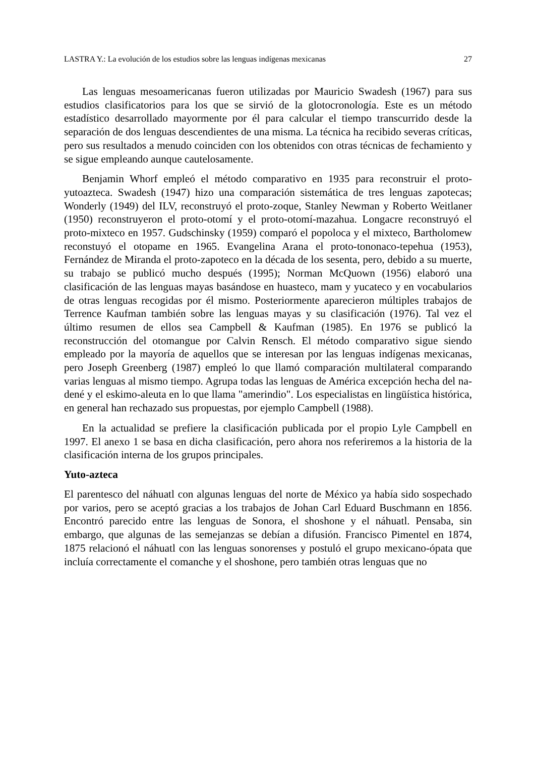LASTRA Y.: La evolución de los estudios sobre las lenguas indígenas mexicanas 27
Las lenguas mesoamericanas fueron utilizadas por Mauricio Swadesh (1967) para sus estudios clasificatorios para los que se sirvió de la glotocronología. Este es un método estadístico desarrollado mayormente por él para calcular el tiempo transcurrido desde la separación de dos lenguas descendientes de una misma. La técnica ha recibido severas críticas, pero sus resultados a menudo coinciden con los obtenidos con otras técnicas de fechamiento y se sigue empleando aunque cautelosamente.
Benjamin Whorf empleó el método comparativo en 1935 para reconstruir el proto-yutoazteca. Swadesh (1947) hizo una comparación sistemática de tres lenguas zapotecas; Wonderly (1949) del ILV, reconstruyó el proto-zoque, Stanley Newman y Roberto Weitlaner (1950) reconstruyeron el proto-otomí y el proto-otomí-mazahua. Longacre reconstruyó el proto-mixteco en 1957. Gudschinsky (1959) comparó el popoloca y el mixteco, Bartholomew reconstuyó el otopame en 1965. Evangelina Arana el proto-tononaco-tepehua (1953), Fernández de Miranda el proto-zapoteco en la década de los sesenta, pero, debido a su muerte, su trabajo se publicó mucho después (1995); Norman McQuown (1956) elaboró una clasificación de las lenguas mayas basándose en huasteco, mam y yucateco y en vocabularios de otras lenguas recogidas por él mismo. Posteriormente aparecieron múltiples trabajos de Terrence Kaufman también sobre las lenguas mayas y su clasificación (1976). Tal vez el último resumen de ellos sea Campbell & Kaufman (1985). En 1976 se publicó la reconstrucción del otomangue por Calvin Rensch. El método comparativo sigue siendo empleado por la mayoría de aquellos que se interesan por las lenguas indígenas mexicanas, pero Joseph Greenberg (1987) empleó lo que llamó comparación multilateral comparando varias lenguas al mismo tiempo. Agrupa todas las lenguas de América excepción hecha del na-dené y el eskimo-aleuta en lo que llama "amerindio". Los especialistas en lingüística histórica, en general han rechazado sus propuestas, por ejemplo Campbell (1988).
En la actualidad se prefiere la clasificación publicada por el propio Lyle Campbell en 1997. El anexo 1 se basa en dicha clasificación, pero ahora nos referiremos a la historia de la clasificación interna de los grupos principales.
Yuto-azteca
El parentesco del náhuatl con algunas lenguas del norte de México ya había sido sospechado por varios, pero se aceptó gracias a los trabajos de Johan Carl Eduard Buschmann en 1856. Encontró parecido entre las lenguas de Sonora, el shoshone y el náhuatl. Pensaba, sin embargo, que algunas de las semejanzas se debían a difusión. Francisco Pimentel en 1874, 1875 relacionó el náhuatl con las lenguas sonorenses y postuló el grupo mexicano-ópata que incluía correctamente el comanche y el shoshone, pero también otras lenguas que no